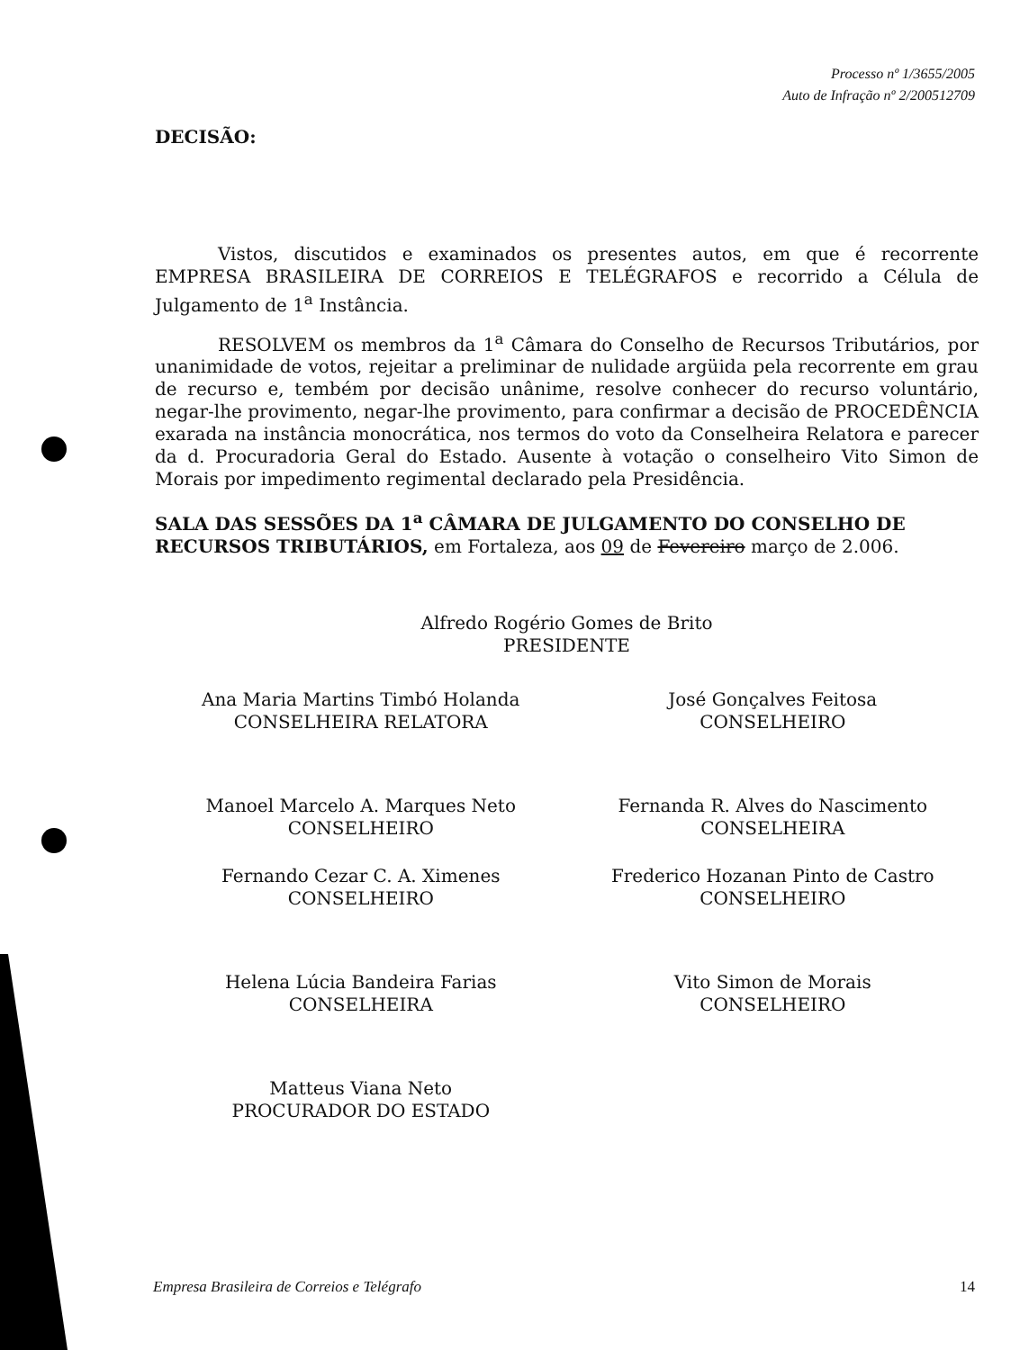Processo nº 1/3655/2005
Auto de Infração nº 2/200512709
DECISÃO:
Vistos, discutidos e examinados os presentes autos, em que é recorrente EMPRESA BRASILEIRA DE CORREIOS E TELÉGRAFOS e recorrido a Célula de Julgamento de 1<sup>a</sup> Instância.
RESOLVEM os membros da 1<sup>a</sup> Câmara do Conselho de Recursos Tributários, por unanimidade de votos, rejeitar a preliminar de nulidade argüida pela recorrente em grau de recurso e, tembém por decisão unânime, resolve conhecer do recurso voluntário, negar-lhe provimento, negar-lhe provimento, para confirmar a decisão de PROCEDÊNCIA exarada na instância monocrática, nos termos do voto da Conselheira Relatora e parecer da d. Procuradoria Geral do Estado. Ausente à votação o conselheiro Vito Simon de Morais por impedimento regimental declarado pela Presidência.
SALA DAS SESSÕES DA 1<sup>a</sup> CÂMARA DE JULGAMENTO DO CONSELHO DE RECURSOS TRIBUTÁRIOS, em Fortaleza, aos 09 de Fevereiro março de 2.006.
Alfredo Rogério Gomes de Brito
PRESIDENTE
Ana Maria Martins Timbó Holanda
CONSELHEIRA RELATORA
José Gonçalves Feitosa
CONSELHEIRO
Manoel Marcelo A. Marques Neto
CONSELHEIRO
Fernanda R. Alves do Nascimento
CONSELHEIRA
Fernando Cezar C. A. Ximenes
CONSELHEIRO
Frederico Hozanan Pinto de Castro
CONSELHEIRO
Helena Lúcia Bandeira Farias
CONSELHEIRA
Vito Simon de Morais
CONSELHEIRO
Matteus Viana Neto
PROCURADOR DO ESTADO
Empresa Brasileira de Correios e Telégrafo 14